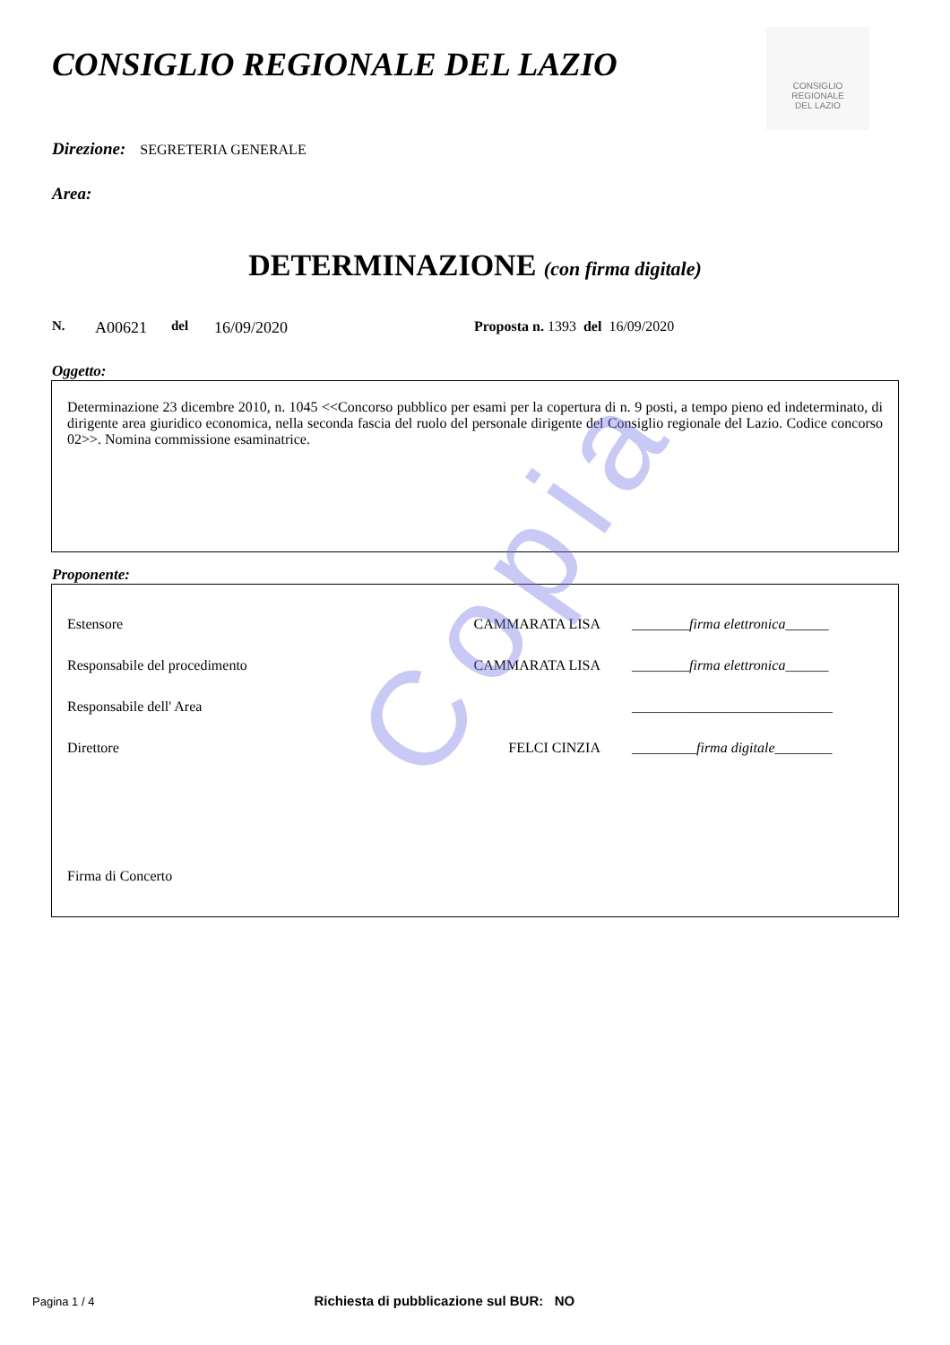Copia
CONSIGLIO REGIONALE DEL LAZIO
CONSIGLIO
REGIONALE
DEL LAZIO
Direzione: SEGRETERIA GENERALE
Area:
DETERMINAZIONE (con firma digitale)
N. A00621 del 16/09/2020 Proposta n. 1393 del 16/09/2020
Oggetto:
Determinazione 23 dicembre 2010, n. 1045 <<Concorso pubblico per esami per la copertura di n. 9 posti, a tempo pieno ed indeterminato, di dirigente area giuridico economica, nella seconda fascia del ruolo del personale dirigente del Consiglio regionale del Lazio. Codice concorso 02>>. Nomina commissione esaminatrice.
Proponente:
Estensore CAMMARATA LISA ________firma elettronica______
Responsabile del procedimento CAMMARATA LISA ________firma elettronica______
Responsabile dell' Area ____________________________
Direttore FELCI CINZIA _________firma digitale________
Firma di Concerto
Pagina 1 / 4 Richiesta di pubblicazione sul BUR: NO